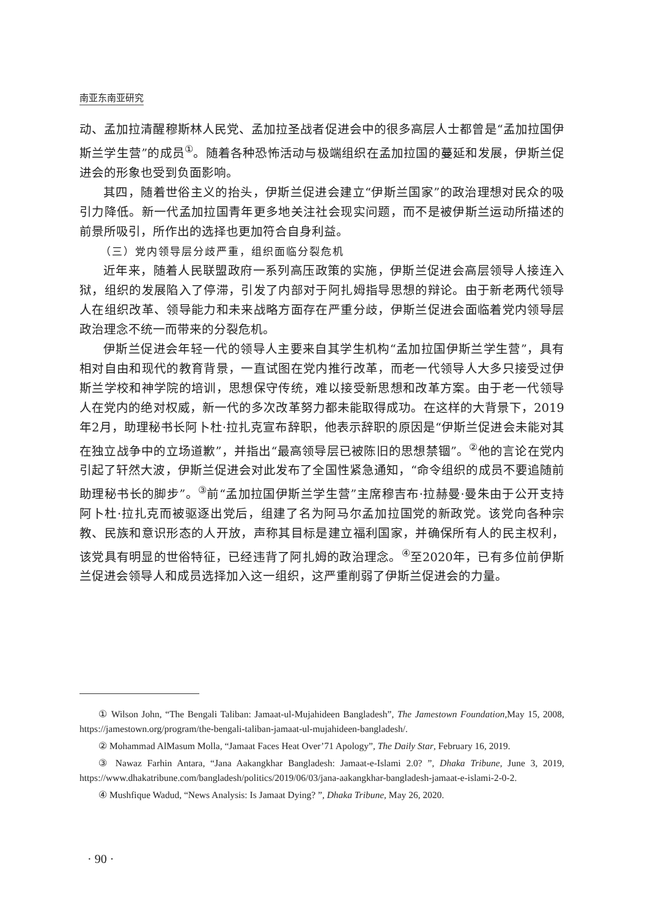南亚东南亚研究
动、孟加拉清醒穆斯林人民党、孟加拉圣战者促进会中的很多高层人士都曾是“孟加拉国伊斯兰学生营”的成员<sup>①</sup>。随着各种恐怖活动与极端组织在孟加拉国的蔓延和发展，伊斯兰促进会的形象也受到负面影响。
其四，随着世俗主义的抬头，伊斯兰促进会建立“伊斯兰国家”的政治理想对民众的吸引力降低。新一代孟加拉国青年更多地关注社会现实问题，而不是被伊斯兰运动所描述的前景所吸引，所作出的选择也更加符合自身利益。
（三）党内领导层分歧严重，组织面临分裂危机
近年来，随着人民联盟政府一系列高压政策的实施，伊斯兰促进会高层领导人接连入狱，组织的发展陷入了停滞，引发了内部对于阿扎姆指导思想的辩论。由于新老两代领导人在组织改革、领导能力和未来战略方面存在严重分歧，伊斯兰促进会面临着党内领导层政治理念不统一而带来的分裂危机。
伊斯兰促进会年轻一代的领导人主要来自其学生机构“孟加拉国伊斯兰学生营”，具有相对自由和现代的教育背景，一直试图在党内推行改革，而老一代领导人大多只接受过伊斯兰学校和神学院的培训，思想保守传统，难以接受新思想和改革方案。由于老一代领导人在党内的绝对权威，新一代的多次改革努力都未能取得成功。在这样的大背景下，2019年2月，助理秘书长阿卜杜·拉扎克宣布辞职，他表示辞职的原因是“伊斯兰促进会未能对其在独立战争中的立场道歉”，并指出“最高领导层已被陈旧的思想禁锢”。<sup>②</sup>他的言论在党内引起了轩然大波，伊斯兰促进会对此发布了全国性紧急通知，“命令组织的成员不要追随前助理秘书长的脚步”。<sup>③</sup>前“孟加拉国伊斯兰学生营”主席穆吉布·拉赫曼·曼朱由于公开支持阿卜杜·拉扎克而被驱逐出党后，组建了名为阿马尔孟加拉国党的新政党。该党向各种宗教、民族和意识形态的人开放，声称其目标是建立福利国家，并确保所有人的民主权利，该党具有明显的世俗特征，已经违背了阿扎姆的政治理念。<sup>④</sup>至2020年，已有多位前伊斯兰促进会领导人和成员选择加入这一组织，这严重削弱了伊斯兰促进会的力量。
① Wilson John, “The Bengali Taliban: Jamaat-ul-Mujahideen Bangladesh”, The Jamestown Foundation,May 15, 2008, https://jamestown.org/program/the-bengali-taliban-jamaat-ul-mujahideen-bangladesh/.
② Mohammad AlMasum Molla, “Jamaat Faces Heat Over’71 Apology”, The Daily Star, February 16, 2019.
③ Nawaz Farhin Antara, “Jana Aakangkhar Bangladesh: Jamaat-e-Islami 2.0? ”, Dhaka Tribune, June 3, 2019, https://www.dhakatribune.com/bangladesh/politics/2019/06/03/jana-aakangkhar-bangladesh-jamaat-e-islami-2-0-2.
④ Mushfique Wadud, “News Analysis: Is Jamaat Dying? ”, Dhaka Tribune, May 26, 2020.
· 90 ·